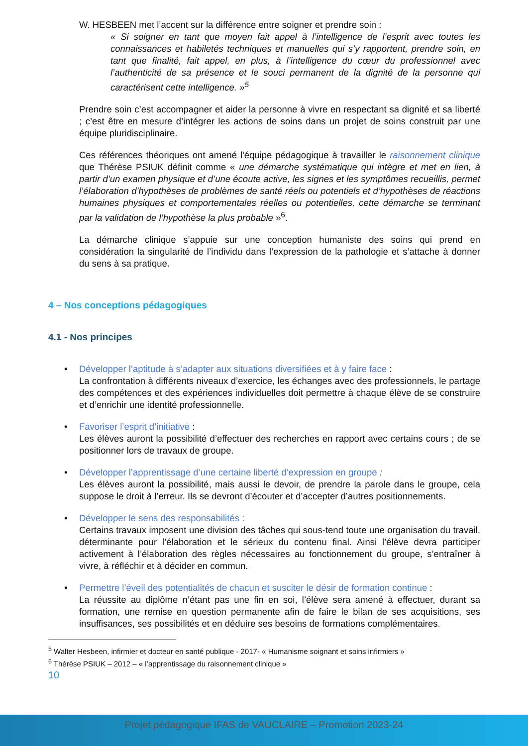W. HESBEEN met l’accent sur la différence entre soigner et prendre soin :
« Si soigner en tant que moyen fait appel à l’intelligence de l’esprit avec toutes les connaissances et habiletés techniques et manuelles qui s’y rapportent, prendre soin, en tant que finalité, fait appel, en plus, à l’intelligence du cœur du professionnel avec l’authenticité de sa présence et le souci permanent de la dignité de la personne qui caractérisent cette intelligence. »<sup>5</sup>
Prendre soin c’est accompagner et aider la personne à vivre en respectant sa dignité et sa liberté ; c’est être en mesure d’intégrer les actions de soins dans un projet de soins construit par une équipe pluridisciplinaire.
Ces références théoriques ont amené l'équipe pédagogique à travailler le raisonnement clinique que Thérèse PSIUK définit comme « une démarche systématique qui intègre et met en lien, à partir d’un examen physique et d’une écoute active, les signes et les symptômes recueillis, permet l’élaboration d’hypothèses de problèmes de santé réels ou potentiels et d’hypothèses de réactions humaines physiques et comportementales réelles ou potentielles, cette démarche se terminant par la validation de l’hypothèse la plus probable »<sup>6</sup>.
La démarche clinique s’appuie sur une conception humaniste des soins qui prend en considération la singularité de l’individu dans l’expression de la pathologie et s’attache à donner du sens à sa pratique.
4 – Nos conceptions pédagogiques
4.1 - Nos principes
• Développer l’aptitude à s’adapter aux situations diversifiées et à y faire face :
La confrontation à différents niveaux d’exercice, les échanges avec des professionnels, le partage des compétences et des expériences individuelles doit permettre à chaque élève de se construire et d’enrichir une identité professionnelle.
• Favoriser l’esprit d’initiative :
Les élèves auront la possibilité d’effectuer des recherches en rapport avec certains cours ; de se positionner lors de travaux de groupe.
• Développer l’apprentissage d’une certaine liberté d’expression en groupe :
Les élèves auront la possibilité, mais aussi le devoir, de prendre la parole dans le groupe, cela suppose le droit à l’erreur. Ils se devront d’écouter et d’accepter d’autres positionnements.
• Développer le sens des responsabilités :
Certains travaux imposent une division des tâches qui sous-tend toute une organisation du travail, déterminante pour l’élaboration et le sérieux du contenu final. Ainsi l’élève devra participer activement à l’élaboration des règles nécessaires au fonctionnement du groupe, s’entraîner à vivre, à réfléchir et à décider en commun.
• Permettre l’éveil des potentialités de chacun et susciter le désir de formation continue :
La réussite au diplôme n’étant pas une fin en soi, l’élève sera amené à effectuer, durant sa formation, une remise en question permanente afin de faire le bilan de ses acquisitions, ses insuffisances, ses possibilités et en déduire ses besoins de formations complémentaires.
<sup>5</sup> Walter Hesbeen, infirmier et docteur en santé publique - 2017- « Humanisme soignant et soins infirmiers »
<sup>6</sup> Thérèse PSIUK – 2012 – « l’apprentissage du raisonnement clinique »
10
Projet pédagogique IFAS de VAUCLAIRE – Promotion 2023-24